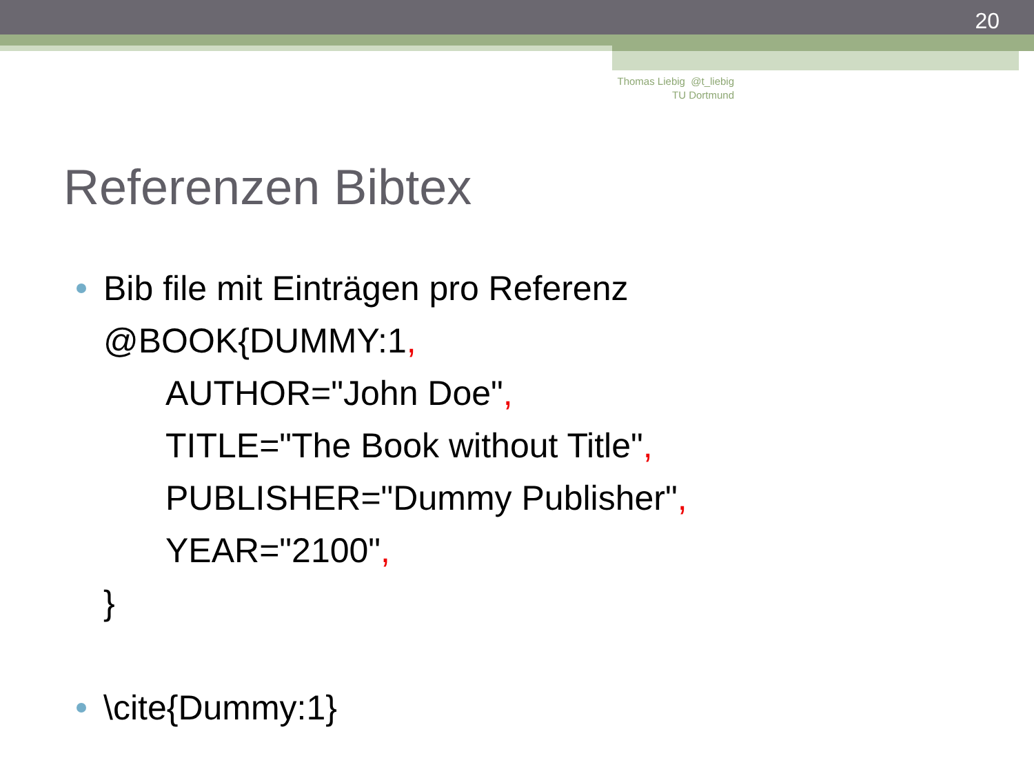20
Thomas Liebig @t_liebig
TU Dortmund
Referenzen Bibtex
Bib file mit Einträgen pro Referenz
@BOOK{DUMMY:1,
AUTHOR="John Doe",
TITLE="The Book without Title",
PUBLISHER="Dummy Publisher",
YEAR="2100",
}
\cite{Dummy:1}